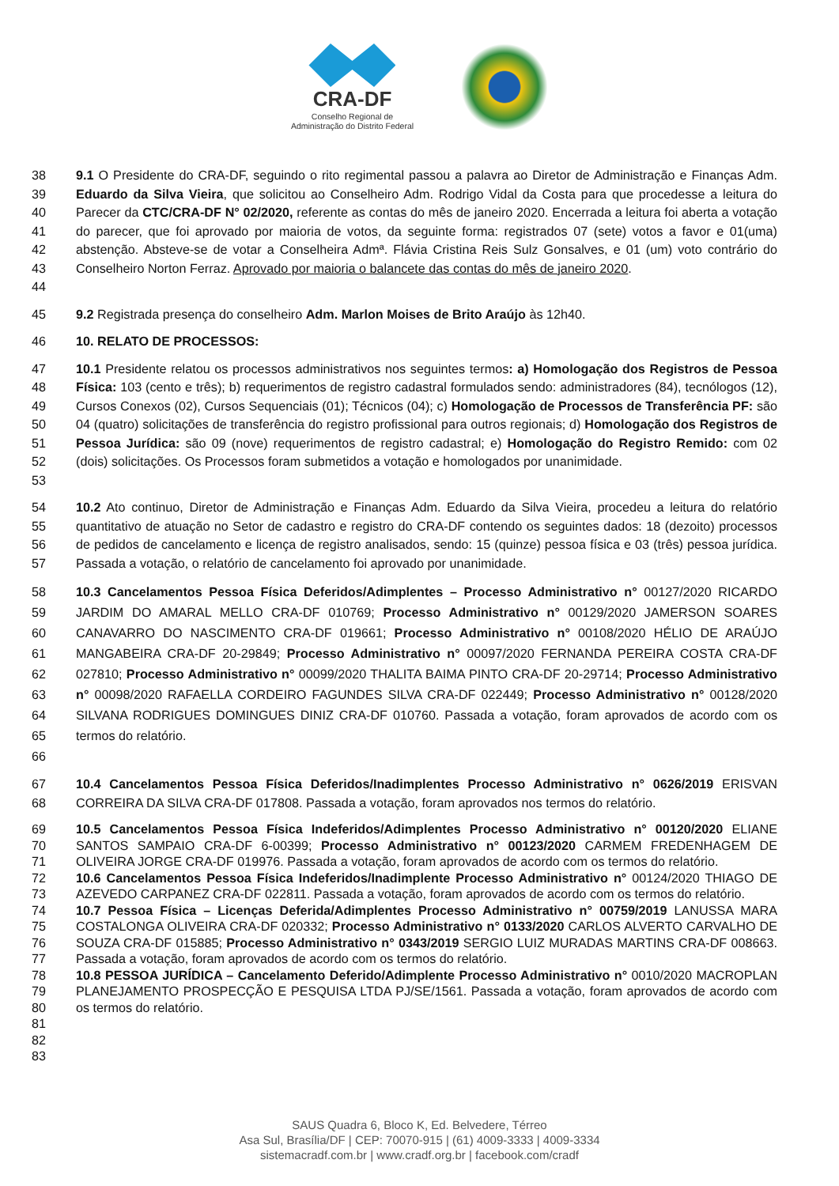CRA-DF
Conselho Regional de
Administração do Distrito Federal
38
39
40
41
42
43
44
9.1 O Presidente do CRA-DF, seguindo o rito regimental passou a palavra ao Diretor de Administração e Finanças Adm. Eduardo da Silva Vieira, que solicitou ao Conselheiro Adm. Rodrigo Vidal da Costa para que procedesse a leitura do Parecer da CTC/CRA-DF N° 02/2020, referente as contas do mês de janeiro 2020. Encerrada a leitura foi aberta a votação do parecer, que foi aprovado por maioria de votos, da seguinte forma: registrados 07 (sete) votos a favor e 01(uma) abstenção. Absteve-se de votar a Conselheira Admª. Flávia Cristina Reis Sulz Gonsalves, e 01 (um) voto contrário do Conselheiro Norton Ferraz. Aprovado por maioria o balancete das contas do mês de janeiro 2020.
45 9.2 Registrada presença do conselheiro Adm. Marlon Moises de Brito Araújo às 12h40.
46 10. RELATO DE PROCESSOS:
47
48
49
50
51
52
53
10.1 Presidente relatou os processos administrativos nos seguintes termos: a) Homologação dos Registros de Pessoa Física: 103 (cento e três); b) requerimentos de registro cadastral formulados sendo: administradores (84), tecnólogos (12), Cursos Conexos (02), Cursos Sequenciais (01); Técnicos (04); c) Homologação de Processos de Transferência PF: são 04 (quatro) solicitações de transferência do registro profissional para outros regionais; d) Homologação dos Registros de Pessoa Jurídica: são 09 (nove) requerimentos de registro cadastral; e) Homologação do Registro Remido: com 02 (dois) solicitações. Os Processos foram submetidos a votação e homologados por unanimidade.
54
55
56
57
10.2 Ato continuo, Diretor de Administração e Finanças Adm. Eduardo da Silva Vieira, procedeu a leitura do relatório quantitativo de atuação no Setor de cadastro e registro do CRA-DF contendo os seguintes dados: 18 (dezoito) processos de pedidos de cancelamento e licença de registro analisados, sendo: 15 (quinze) pessoa física e 03 (três) pessoa jurídica. Passada a votação, o relatório de cancelamento foi aprovado por unanimidade.
58
59
60
61
62
63
64
65
66
10.3 Cancelamentos Pessoa Física Deferidos/Adimplentes – Processo Administrativo n° 00127/2020 RICARDO JARDIM DO AMARAL MELLO CRA-DF 010769; Processo Administrativo n° 00129/2020 JAMERSON SOARES CANAVARRO DO NASCIMENTO CRA-DF 019661; Processo Administrativo n° 00108/2020 HÉLIO DE ARAÚJO MANGABEIRA CRA-DF 20-29849; Processo Administrativo n° 00097/2020 FERNANDA PEREIRA COSTA CRA-DF 027810; Processo Administrativo n° 00099/2020 THALITA BAIMA PINTO CRA-DF 20-29714; Processo Administrativo n° 00098/2020 RAFAELLA CORDEIRO FAGUNDES SILVA CRA-DF 022449; Processo Administrativo n° 00128/2020 SILVANA RODRIGUES DOMINGUES DINIZ CRA-DF 010760. Passada a votação, foram aprovados de acordo com os termos do relatório.
67
68
10.4 Cancelamentos Pessoa Física Deferidos/Inadimplentes Processo Administrativo n° 0626/2019 ERISVAN CORREIRA DA SILVA CRA-DF 017808. Passada a votação, foram aprovados nos termos do relatório.
69
70
71
72
73
74
75
76
77
78
79
80
81
82
83
10.5 Cancelamentos Pessoa Física Indeferidos/Adimplentes Processo Administrativo n° 00120/2020 ELIANE SANTOS SAMPAIO CRA-DF 6-00399; Processo Administrativo n° 00123/2020 CARMEM FREDENHAGEM DE OLIVEIRA JORGE CRA-DF 019976. Passada a votação, foram aprovados de acordo com os termos do relatório.
10.6 Cancelamentos Pessoa Física Indeferidos/Inadimplente Processo Administrativo n° 00124/2020 THIAGO DE AZEVEDO CARPANEZ CRA-DF 022811. Passada a votação, foram aprovados de acordo com os termos do relatório.
10.7 Pessoa Física – Licenças Deferida/Adimplentes Processo Administrativo n° 00759/2019 LANUSSA MARA COSTALONGA OLIVEIRA CRA-DF 020332; Processo Administrativo n° 0133/2020 CARLOS ALVERTO CARVALHO DE SOUZA CRA-DF 015885; Processo Administrativo n° 0343/2019 SERGIO LUIZ MURADAS MARTINS CRA-DF 008663. Passada a votação, foram aprovados de acordo com os termos do relatório.
10.8 PESSOA JURÍDICA – Cancelamento Deferido/Adimplente Processo Administrativo n° 0010/2020 MACROPLAN PLANEJAMENTO PROSPECÇÃO E PESQUISA LTDA PJ/SE/1561. Passada a votação, foram aprovados de acordo com os termos do relatório.
SAUS Quadra 6, Bloco K, Ed. Belvedere, Térreo
Asa Sul, Brasília/DF | CEP: 70070-915 | (61) 4009-3333 | 4009-3334
sistemacradf.com.br | www.cradf.org.br | facebook.com/cradf